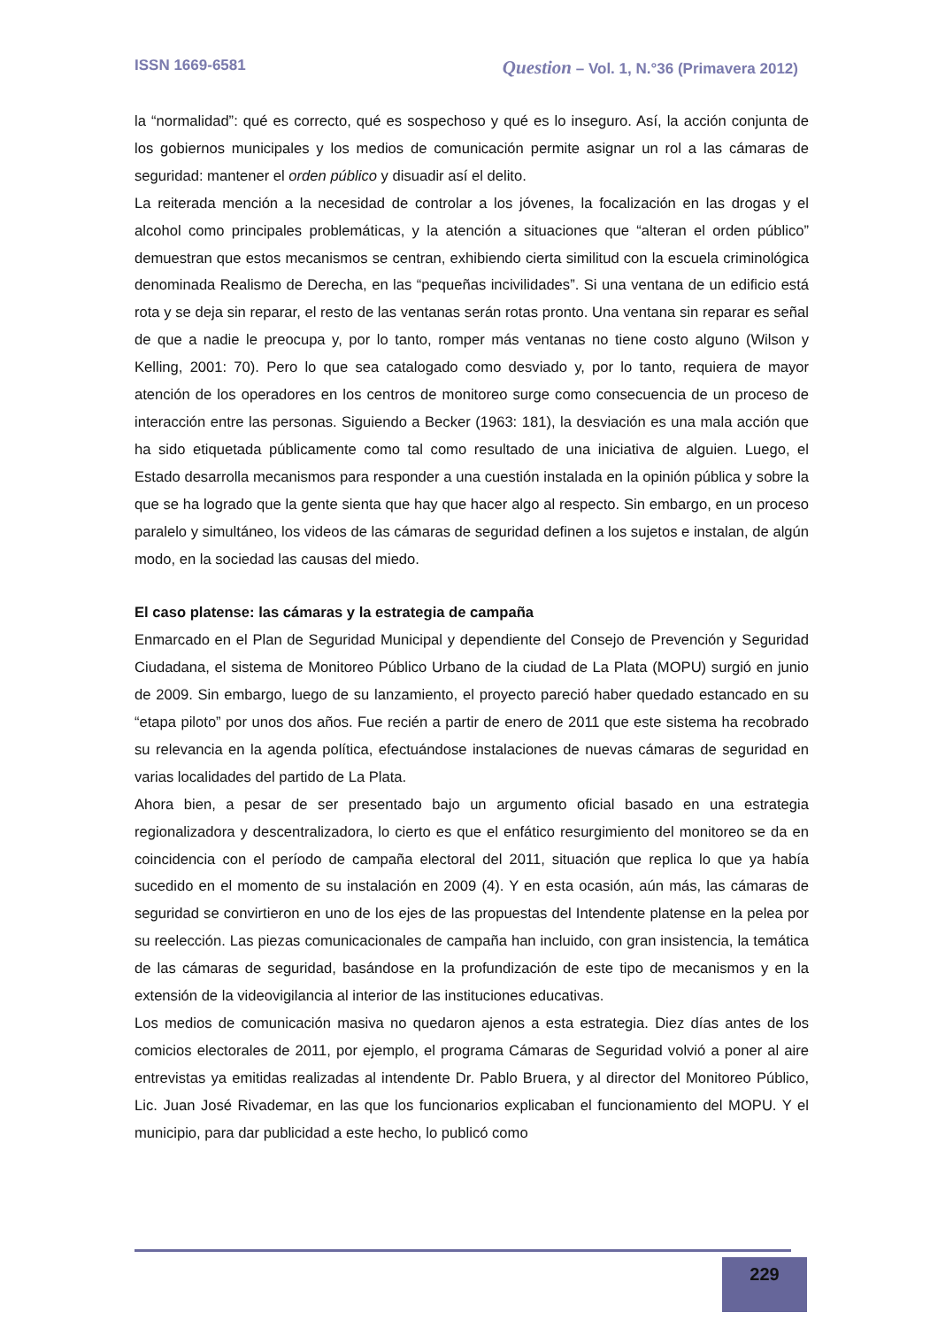ISSN 1669-6581 Question – Vol. 1, N.°36 (Primavera 2012)
la “normalidad”: qué es correcto, qué es sospechoso y qué es lo inseguro. Así, la acción conjunta de los gobiernos municipales y los medios de comunicación permite asignar un rol a las cámaras de seguridad: mantener el orden público y disuadir así el delito.
La reiterada mención a la necesidad de controlar a los jóvenes, la focalización en las drogas y el alcohol como principales problemáticas, y la atención a situaciones que “alteran el orden público” demuestran que estos mecanismos se centran, exhibiendo cierta similitud con la escuela criminológica denominada Realismo de Derecha, en las “pequeñas incivilidades”. Si una ventana de un edificio está rota y se deja sin reparar, el resto de las ventanas serán rotas pronto. Una ventana sin reparar es señal de que a nadie le preocupa y, por lo tanto, romper más ventanas no tiene costo alguno (Wilson y Kelling, 2001: 70). Pero lo que sea catalogado como desviado y, por lo tanto, requiera de mayor atención de los operadores en los centros de monitoreo surge como consecuencia de un proceso de interacción entre las personas. Siguiendo a Becker (1963: 181), la desviación es una mala acción que ha sido etiquetada públicamente como tal como resultado de una iniciativa de alguien. Luego, el Estado desarrolla mecanismos para responder a una cuestión instalada en la opinión pública y sobre la que se ha logrado que la gente sienta que hay que hacer algo al respecto. Sin embargo, en un proceso paralelo y simultáneo, los videos de las cámaras de seguridad definen a los sujetos e instalan, de algún modo, en la sociedad las causas del miedo.
El caso platense: las cámaras y la estrategia de campaña
Enmarcado en el Plan de Seguridad Municipal y dependiente del Consejo de Prevención y Seguridad Ciudadana, el sistema de Monitoreo Público Urbano de la ciudad de La Plata (MOPU) surgió en junio de 2009. Sin embargo, luego de su lanzamiento, el proyecto pareció haber quedado estancado en su “etapa piloto” por unos dos años. Fue recién a partir de enero de 2011 que este sistema ha recobrado su relevancia en la agenda política, efectuándose instalaciones de nuevas cámaras de seguridad en varias localidades del partido de La Plata.
Ahora bien, a pesar de ser presentado bajo un argumento oficial basado en una estrategia regionalizadora y descentralizadora, lo cierto es que el enfático resurgimiento del monitoreo se da en coincidencia con el período de campaña electoral del 2011, situación que replica lo que ya había sucedido en el momento de su instalación en 2009 (4). Y en esta ocasión, aún más, las cámaras de seguridad se convirtieron en uno de los ejes de las propuestas del Intendente platense en la pelea por su reelección. Las piezas comunicacionales de campaña han incluido, con gran insistencia, la temática de las cámaras de seguridad, basándose en la profundización de este tipo de mecanismos y en la extensión de la videovigilancia al interior de las instituciones educativas.
Los medios de comunicación masiva no quedaron ajenos a esta estrategia. Diez días antes de los comicios electorales de 2011, por ejemplo, el programa Cámaras de Seguridad volvió a poner al aire entrevistas ya emitidas realizadas al intendente Dr. Pablo Bruera, y al director del Monitoreo Público, Lic. Juan José Rivademar, en las que los funcionarios explicaban el funcionamiento del MOPU. Y el municipio, para dar publicidad a este hecho, lo publicó como
229